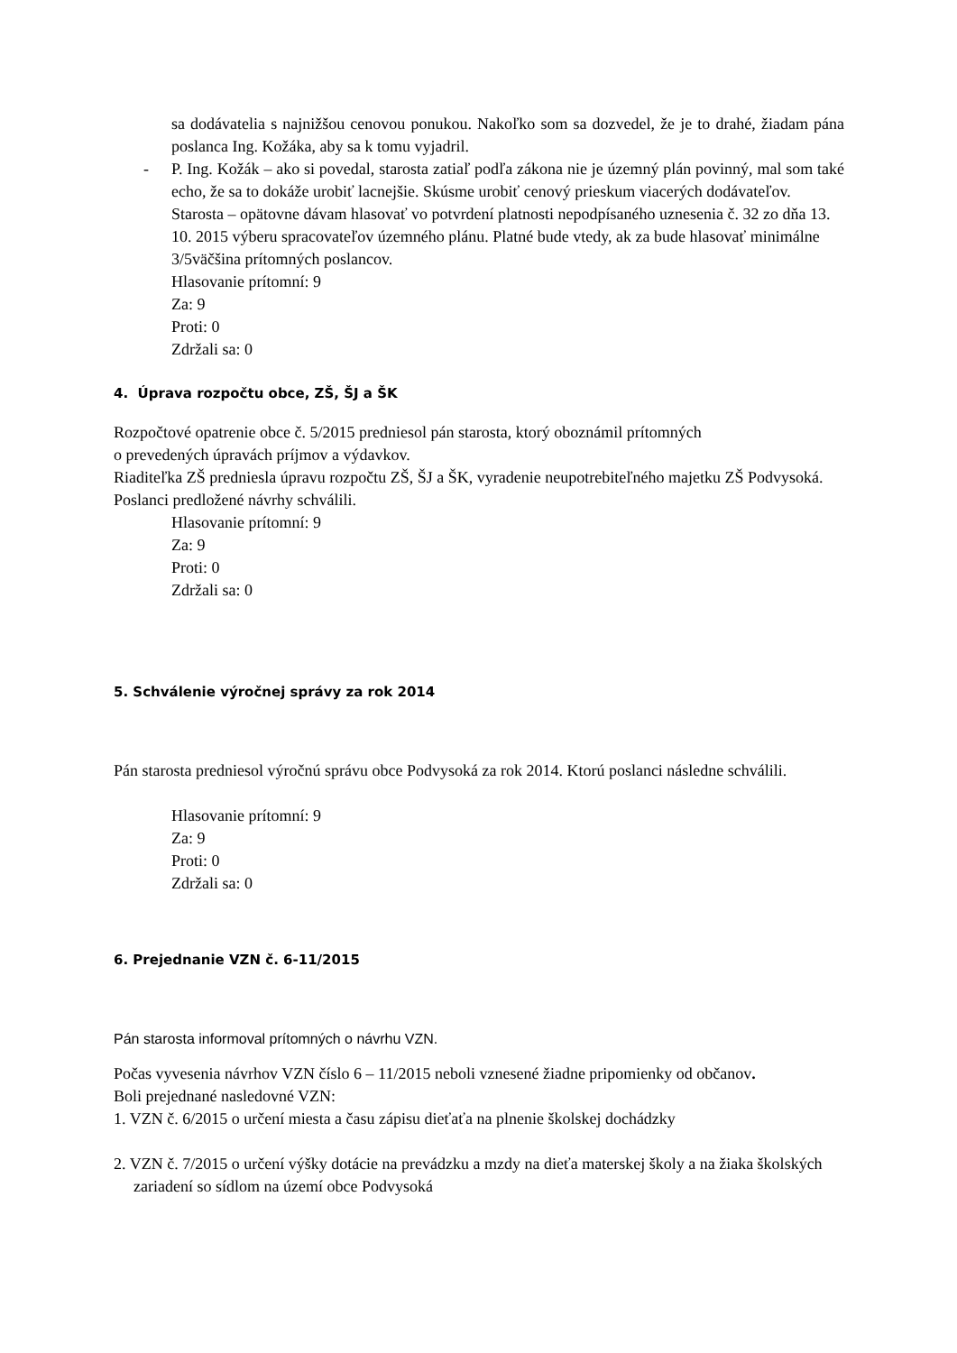sa dodávatelia s najnižšou cenovou ponukou. Nakoľko som sa dozvedel, že je to drahé, žiadam pána poslanca Ing. Kožáka, aby sa k tomu vyjadril.
- P. Ing. Kožák – ako si povedal, starosta zatiaľ podľa zákona nie je územný plán povinný, mal som také echo, že sa to dokáže urobiť lacnejšie. Skúsme urobiť cenový prieskum viacerých dodávateľov.
Starosta – opätovne dávam hlasovať vo potvrdení platnosti nepodpísaného uznesenia č. 32 zo dňa 13. 10. 2015 výberu spracovateľov územného plánu. Platné bude vtedy, ak za bude hlasovať minimálne 3/5väčšina prítomných poslancov.
Hlasovanie prítomní: 9
Za: 9
Proti: 0
Zdržali sa: 0
4. Úprava rozpočtu obce, ZŠ, ŠJ a ŠK
Rozpočtové opatrenie obce č. 5/2015 predniesol pán starosta, ktorý oboznámil prítomných
o prevedených úpravách príjmov a výdavkov.
Riaditeľka ZŠ predniesla úpravu rozpočtu ZŠ, ŠJ a ŠK, vyradenie neupotrebiteľného majetku ZŠ Podvysoká.
Poslanci predložené návrhy schválili.
Hlasovanie prítomní: 9
Za: 9
Proti: 0
Zdržali sa: 0
5. Schválenie výročnej správy za rok 2014
Pán starosta predniesol výročnú správu obce Podvysoká za rok 2014. Ktorú poslanci následne schválili.
Hlasovanie prítomní: 9
Za: 9
Proti: 0
Zdržali sa: 0
6. Prejednanie VZN č. 6-11/2015
Pán starosta informoval prítomných o návrhu VZN.
Počas vyvesenia návrhov VZN číslo 6 – 11/2015 neboli vznesené žiadne pripomienky od občanov.
Boli prejednané nasledovné VZN:
1. VZN č. 6/2015 o určení miesta a času zápisu dieťaťa na plnenie školskej dochádzky
2. VZN č. 7/2015 o určení výšky dotácie na prevádzku a mzdy na dieťa materskej školy a na žiaka školských zariadení so sídlom na území obce Podvysoká